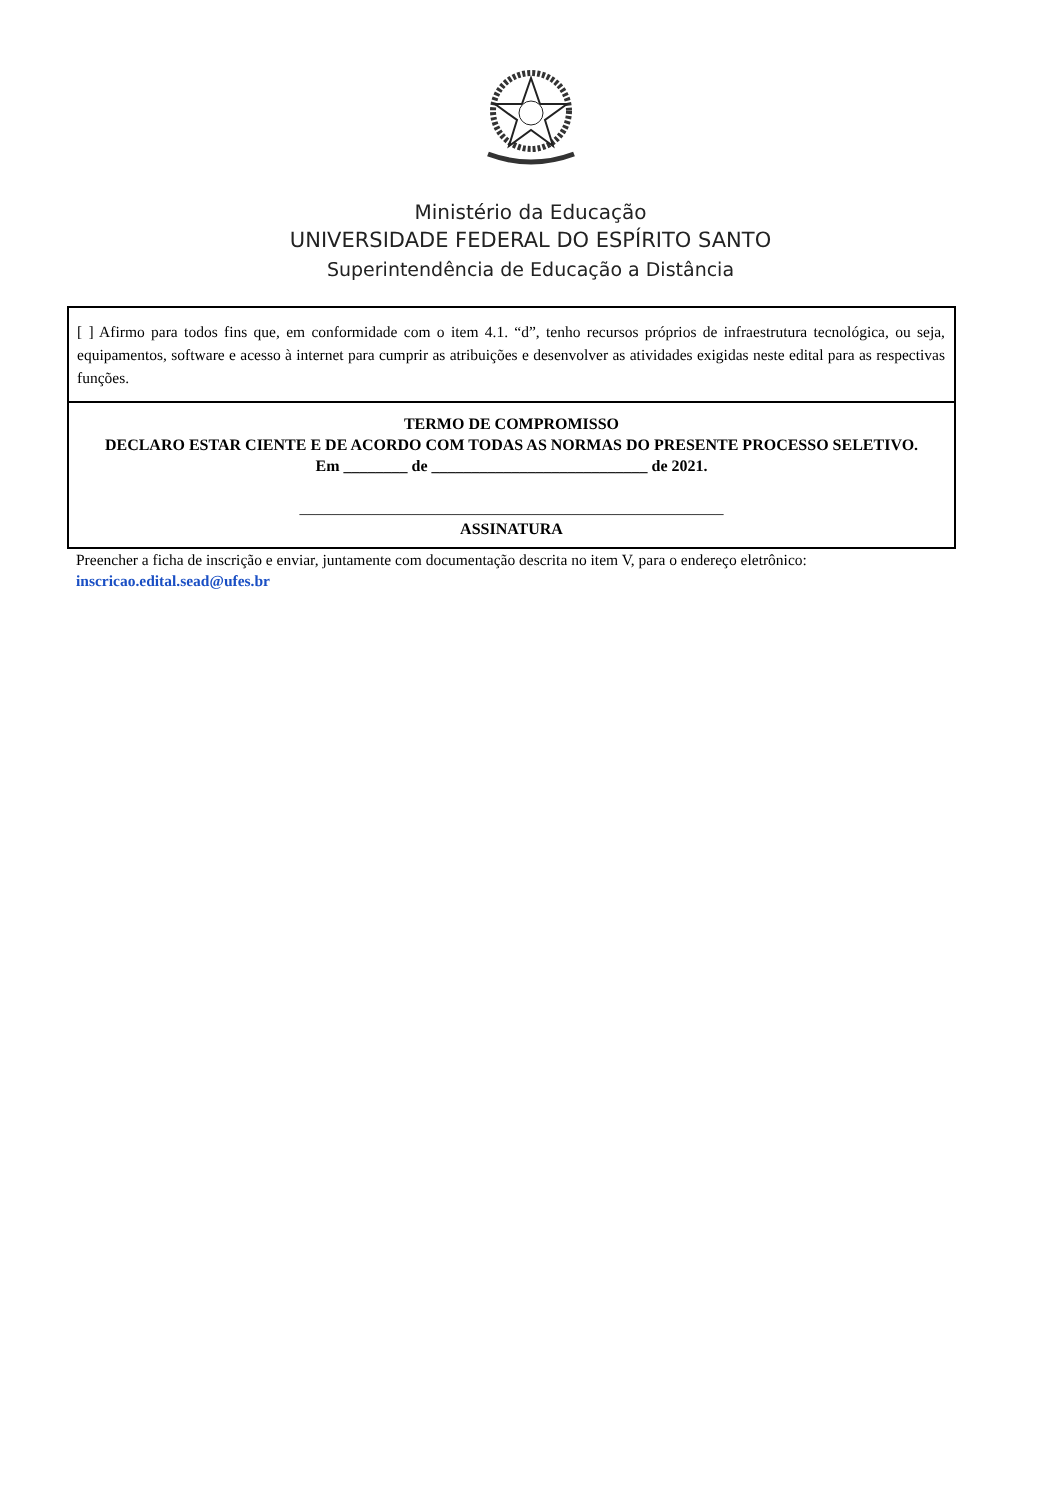Ministério da Educação
UNIVERSIDADE FEDERAL DO ESPÍRITO SANTO
Superintendência de Educação a Distância
[ ] Afirmo para todos fins que, em conformidade com o item 4.1. “d”, tenho recursos próprios de infraestrutura tecnológica, ou seja, equipamentos, software e acesso à internet para cumprir as atribuições e desenvolver as atividades exigidas neste edital para as respectivas funções.
TERMO DE COMPROMISSO
DECLARO ESTAR CIENTE E DE ACORDO COM TODAS AS NORMAS DO PRESENTE PROCESSO SELETIVO.
Em ________ de ___________________________ de 2021.
_____________________________________________________
ASSINATURA
Preencher a ficha de inscrição e enviar, juntamente com documentação descrita no item V, para o endereço eletrônico: inscricao.edital.sead@ufes.br